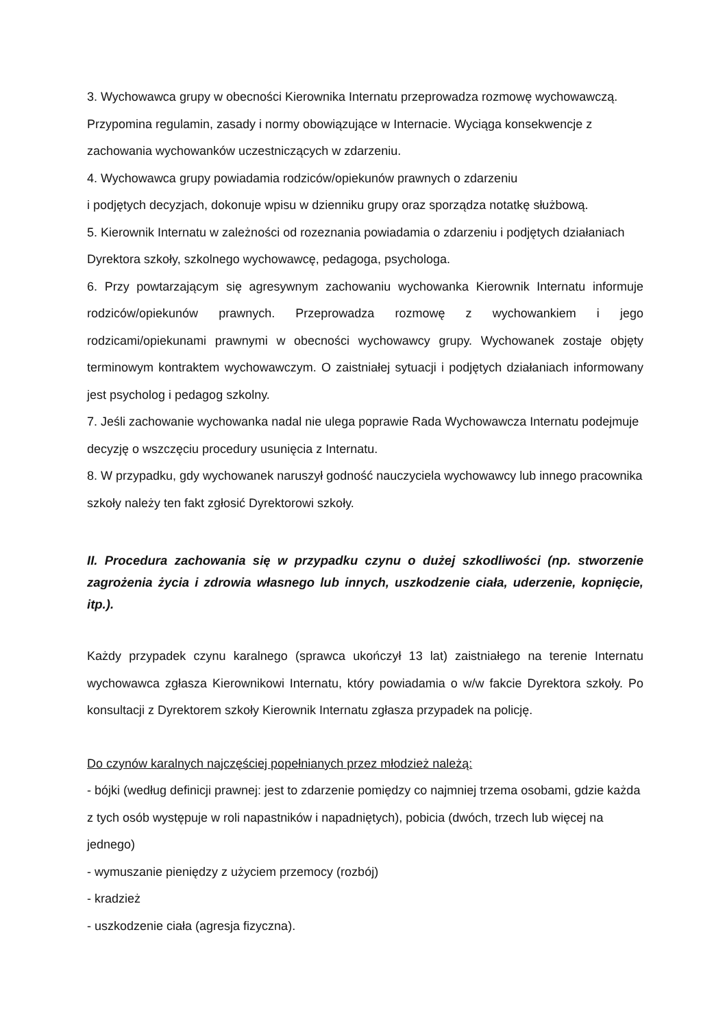3. Wychowawca grupy w obecności Kierownika Internatu przeprowadza rozmowę wychowawczą. Przypomina regulamin, zasady i normy obowiązujące w Internacie. Wyciąga konsekwencje z zachowania wychowanków uczestniczących w zdarzeniu.
4. Wychowawca grupy powiadamia rodziców/opiekunów prawnych o zdarzeniu
i podjętych decyzjach, dokonuje wpisu w dzienniku grupy oraz sporządza notatkę służbową.
5. Kierownik Internatu w zależności od rozeznania powiadamia o zdarzeniu i podjętych działaniach Dyrektora szkoły, szkolnego wychowawcę, pedagoga, psychologa.
6. Przy powtarzającym się agresywnym zachowaniu wychowanka Kierownik Internatu informuje rodziców/opiekunów prawnych. Przeprowadza rozmowę z wychowankiem i jego rodzicami/opiekunami prawnymi w obecności wychowawcy grupy. Wychowanek zostaje objęty terminowym kontraktem wychowawczym. O zaistniałej sytuacji i podjętych działaniach informowany jest psycholog i pedagog szkolny.
7. Jeśli zachowanie wychowanka nadal nie ulega poprawie Rada Wychowawcza Internatu podejmuje decyzję o wszczęciu procedury usunięcia z Internatu.
8. W przypadku, gdy wychowanek naruszył godność nauczyciela wychowawcy lub innego pracownika szkoły należy ten fakt zgłosić Dyrektorowi szkoły.
II. Procedura zachowania się w przypadku czynu o dużej szkodliwości (np. stworzenie zagrożenia życia i zdrowia własnego lub innych, uszkodzenie ciała, uderzenie, kopnięcie, itp.).
Każdy przypadek czynu karalnego (sprawca ukończył 13 lat) zaistniałego na terenie Internatu wychowawca zgłasza Kierownikowi Internatu, który powiadamia o w/w fakcie Dyrektora szkoły. Po konsultacji z Dyrektorem szkoły Kierownik Internatu zgłasza przypadek na policję.
Do czynów karalnych najczęściej popełnianych przez młodzież należą:
- bójki (według definicji prawnej: jest to zdarzenie pomiędzy co najmniej trzema osobami, gdzie każda z tych osób występuje w roli napastników i napadniętych), pobicia (dwóch, trzech lub więcej na jednego)
- wymuszanie pieniędzy z użyciem przemocy (rozbój)
- kradzież
- uszkodzenie ciała (agresja fizyczna).